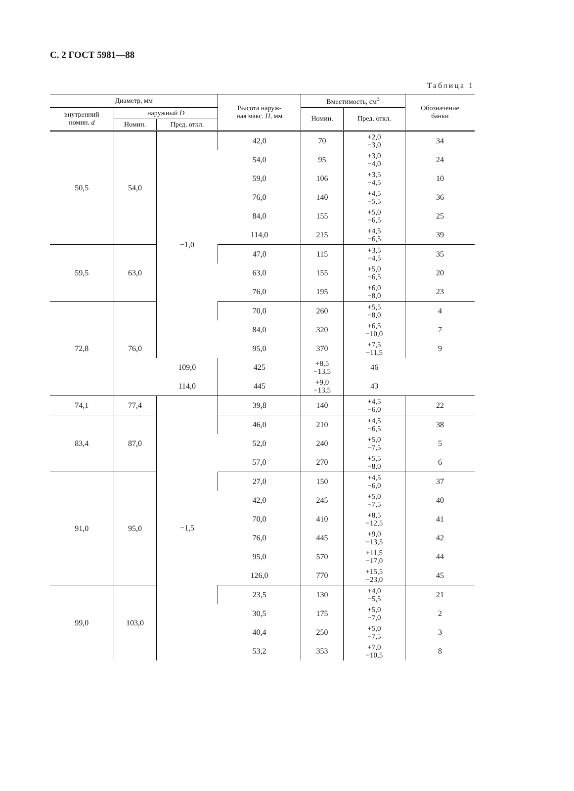С. 2 ГОСТ 5981—88
Таблица 1
| Диаметр, мм | | | Высота наруж- ная макс. H , мм | Вместимость, см<sup>3</sup> | | Обозначение банки |
| --- | --- | --- | --- | --- | --- | --- |
| внутренний номин. d | наружный D | | | Номин. | Пред. откл. | |
| | Номин. | Пред. откл. | | | | |
| 50,5 | 54,0 | −1,0 | 42,0 | 70 | +2,0 −3,0 | 34 |
| | | | 54,0 | 95 | +3,0 −4,0 | 24 |
| | | | 59,0 | 106 | +3,5 −4,5 | 10 |
| | | | 76,0 | 140 | +4,5 −5,5 | 36 |
| | | | 84,0 | 155 | +5,0 −6,5 | 25 |
| | | | 114,0 | 215 | +4,5 −6,5 | 39 |
| 59,5 | 63,0 | | 47,0 | 115 | +3,5 −4,5 | 35 |
| | | | 63,0 | 155 | +5,0 −6,5 | 20 |
| | | | 76,0 | 195 | +6,0 −8,0 | 23 |
| 72,8 | 76,0 | | 70,0 | 260 | +5,5 −8,0 | 4 |
| | | | 84,0 | 320 | +6,5 −10,0 | 7 |
| | | | 95,0 | 370 | +7,5 −11,5 | 9 |
| | | 109,0 | 425 | +8,5 −13,5 | 46 | |
| | | 114,0 | 445 | +9,0 −13,5 | 43 | |
| 74,1 | 77,4 | −1,5 | 39,8 | 140 | +4,5 −6,0 | 22 |
| 83,4 | 87,0 | | 46,0 | 210 | +4,5 −6,5 | 38 |
| | | | 52,0 | 240 | +5,0 −7,5 | 5 |
| | | | 57,0 | 270 | +5,5 −8,0 | 6 |
| 91,0 | 95,0 | | 27,0 | 150 | +4,5 −6,0 | 37 |
| | | | 42,0 | 245 | +5,0 −7,5 | 40 |
| | | | 70,0 | 410 | +8,5 −12,5 | 41 |
| | | | 76,0 | 445 | +9,0 −13,5 | 42 |
| | | | 95,0 | 570 | +11,5 −17,0 | 44 |
| | | | 126,0 | 770 | +15,5 −23,0 | 45 |
| 99,0 | 103,0 | | 23,5 | 130 | +4,0 −5,5 | 21 |
| | | | 30,5 | 175 | +5,0 −7,0 | 2 |
| | | | 40,4 | 250 | +5,0 −7,5 | 3 |
| | | | 53,2 | 353 | +7,0 −10,5 | 8 |